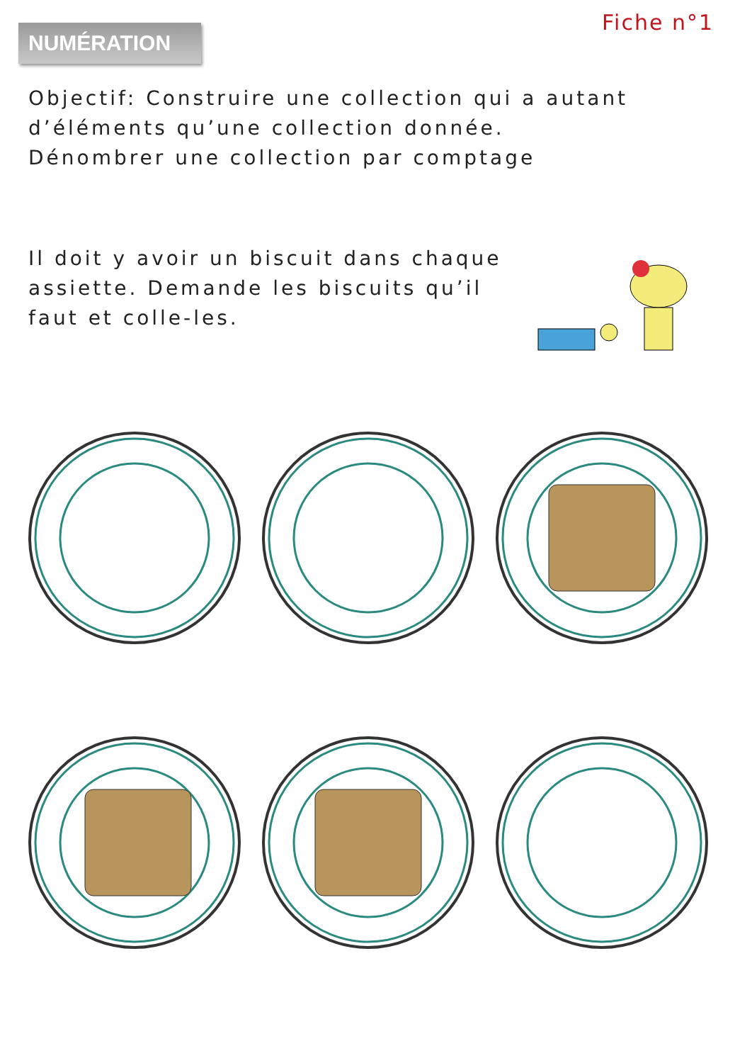NUMÉRATION
Fiche n°1
Objectif: Construire une collection qui a autant d’éléments qu’une collection donnée.
Dénombrer une collection par comptage
Il doit y avoir un biscuit dans chaque assiette. Demande les biscuits qu’il faut et colle-les.